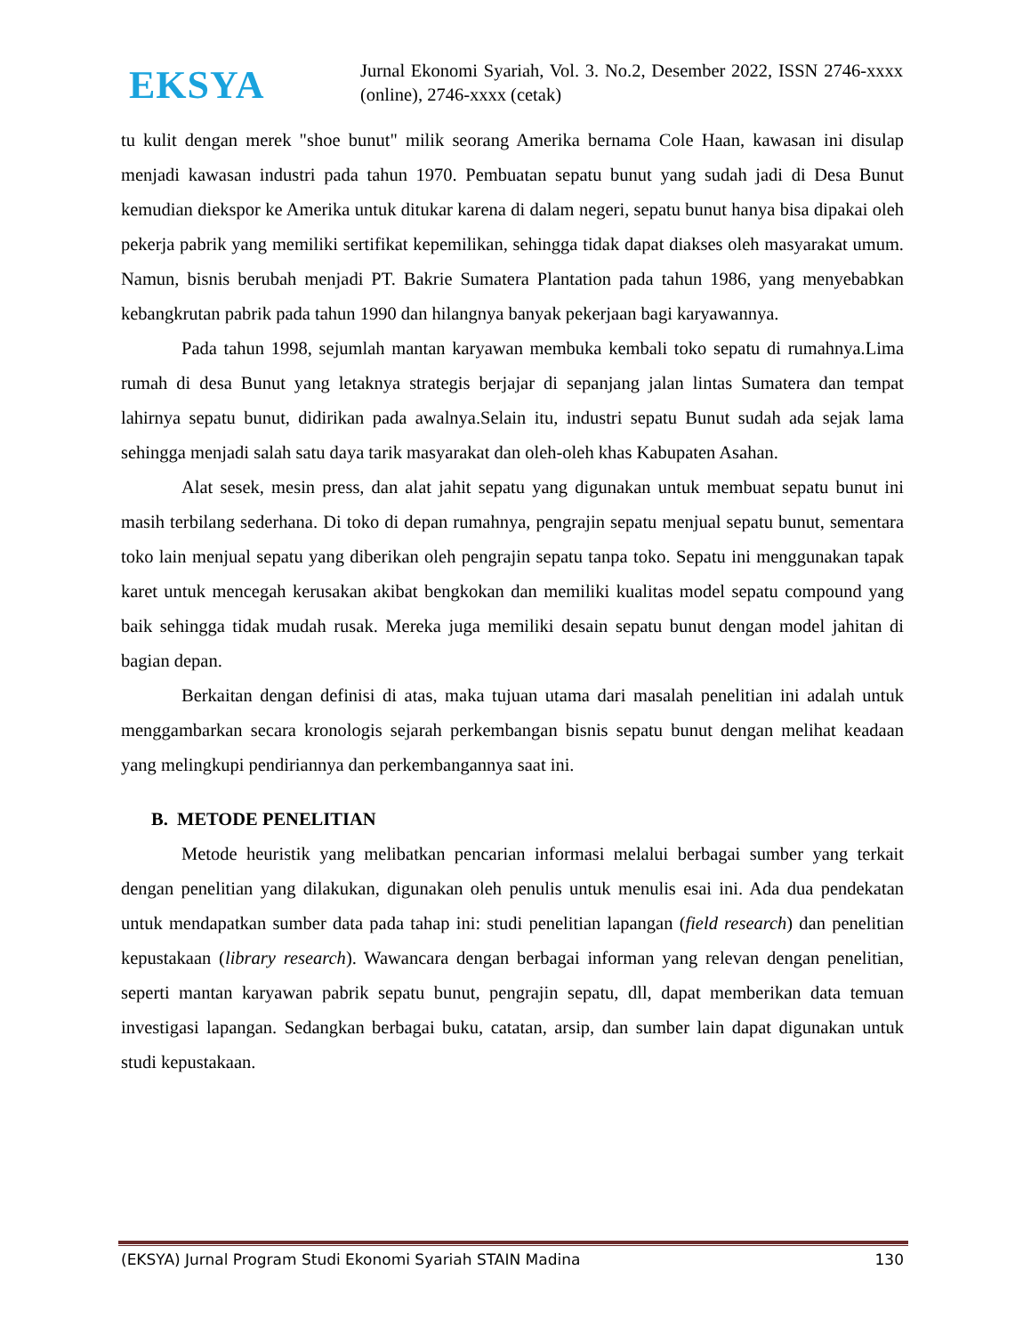EKSYA
Jurnal Ekonomi Syariah, Vol. 3. No.2, Desember 2022, ISSN 2746-xxxx (online), 2746-xxxx (cetak)
tu kulit dengan merek "shoe bunut" milik seorang Amerika bernama Cole Haan, kawasan ini disulap menjadi kawasan industri pada tahun 1970. Pembuatan sepatu bunut yang sudah jadi di Desa Bunut kemudian diekspor ke Amerika untuk ditukar karena di dalam negeri, sepatu bunut hanya bisa dipakai oleh pekerja pabrik yang memiliki sertifikat kepemilikan, sehingga tidak dapat diakses oleh masyarakat umum. Namun, bisnis berubah menjadi PT. Bakrie Sumatera Plantation pada tahun 1986, yang menyebabkan kebangkrutan pabrik pada tahun 1990 dan hilangnya banyak pekerjaan bagi karyawannya.
Pada tahun 1998, sejumlah mantan karyawan membuka kembali toko sepatu di rumahnya.Lima rumah di desa Bunut yang letaknya strategis berjajar di sepanjang jalan lintas Sumatera dan tempat lahirnya sepatu bunut, didirikan pada awalnya.Selain itu, industri sepatu Bunut sudah ada sejak lama sehingga menjadi salah satu daya tarik masyarakat dan oleh-oleh khas Kabupaten Asahan.
Alat sesek, mesin press, dan alat jahit sepatu yang digunakan untuk membuat sepatu bunut ini masih terbilang sederhana. Di toko di depan rumahnya, pengrajin sepatu menjual sepatu bunut, sementara toko lain menjual sepatu yang diberikan oleh pengrajin sepatu tanpa toko. Sepatu ini menggunakan tapak karet untuk mencegah kerusakan akibat bengkokan dan memiliki kualitas model sepatu compound yang baik sehingga tidak mudah rusak. Mereka juga memiliki desain sepatu bunut dengan model jahitan di bagian depan.
Berkaitan dengan definisi di atas, maka tujuan utama dari masalah penelitian ini adalah untuk menggambarkan secara kronologis sejarah perkembangan bisnis sepatu bunut dengan melihat keadaan yang melingkupi pendiriannya dan perkembangannya saat ini.
B. METODE PENELITIAN
Metode heuristik yang melibatkan pencarian informasi melalui berbagai sumber yang terkait dengan penelitian yang dilakukan, digunakan oleh penulis untuk menulis esai ini. Ada dua pendekatan untuk mendapatkan sumber data pada tahap ini: studi penelitian lapangan (field research) dan penelitian kepustakaan (library research). Wawancara dengan berbagai informan yang relevan dengan penelitian, seperti mantan karyawan pabrik sepatu bunut, pengrajin sepatu, dll, dapat memberikan data temuan investigasi lapangan. Sedangkan berbagai buku, catatan, arsip, dan sumber lain dapat digunakan untuk studi kepustakaan.
(EKSYA) Jurnal Program Studi Ekonomi Syariah STAIN Madina 130